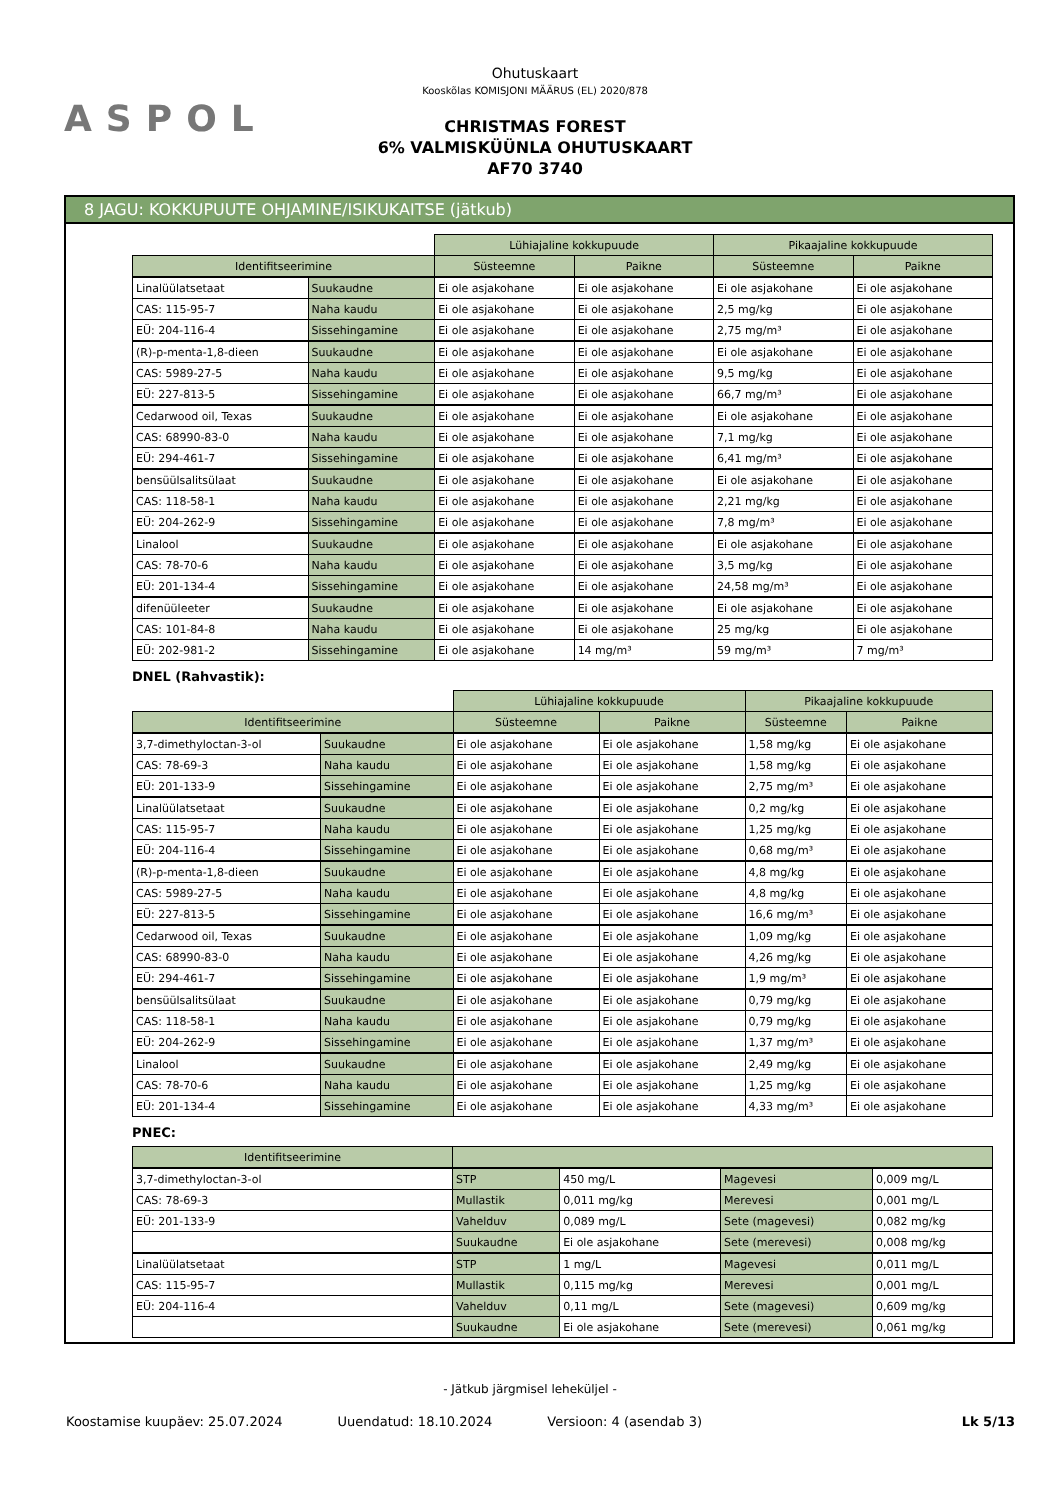ASPOL
Ohutuskaart
Kooskõlas KOMISJONI MÄÄRUS (EL) 2020/878
CHRISTMAS FOREST
6% VALMISKÜÜNLA OHUTUSKAART
AF70 3740
8 JAGU: KOKKUPUUTE OHJAMINE/ISIKUKAITSE (jätkub)
| | | Lühiajaline kokkupuude | | Pikaajaline kokkupuude | |
| Identifitseerimine | | Süsteemne | Paikne | Süsteemne | Paikne |
| Linalüülatsetaat | Suukaudne | Ei ole asjakohane | Ei ole asjakohane | Ei ole asjakohane | Ei ole asjakohane |
| CAS: 115-95-7 | Naha kaudu | Ei ole asjakohane | Ei ole asjakohane | 2,5 mg/kg | Ei ole asjakohane |
| EÜ: 204-116-4 | Sissehingamine | Ei ole asjakohane | Ei ole asjakohane | 2,75 mg/m³ | Ei ole asjakohane |
| (R)-p-menta-1,8-dieen | Suukaudne | Ei ole asjakohane | Ei ole asjakohane | Ei ole asjakohane | Ei ole asjakohane |
| CAS: 5989-27-5 | Naha kaudu | Ei ole asjakohane | Ei ole asjakohane | 9,5 mg/kg | Ei ole asjakohane |
| EÜ: 227-813-5 | Sissehingamine | Ei ole asjakohane | Ei ole asjakohane | 66,7 mg/m³ | Ei ole asjakohane |
| Cedarwood oil, Texas | Suukaudne | Ei ole asjakohane | Ei ole asjakohane | Ei ole asjakohane | Ei ole asjakohane |
| CAS: 68990-83-0 | Naha kaudu | Ei ole asjakohane | Ei ole asjakohane | 7,1 mg/kg | Ei ole asjakohane |
| EÜ: 294-461-7 | Sissehingamine | Ei ole asjakohane | Ei ole asjakohane | 6,41 mg/m³ | Ei ole asjakohane |
| bensüülsalitsülaat | Suukaudne | Ei ole asjakohane | Ei ole asjakohane | Ei ole asjakohane | Ei ole asjakohane |
| CAS: 118-58-1 | Naha kaudu | Ei ole asjakohane | Ei ole asjakohane | 2,21 mg/kg | Ei ole asjakohane |
| EÜ: 204-262-9 | Sissehingamine | Ei ole asjakohane | Ei ole asjakohane | 7,8 mg/m³ | Ei ole asjakohane |
| Linalool | Suukaudne | Ei ole asjakohane | Ei ole asjakohane | Ei ole asjakohane | Ei ole asjakohane |
| CAS: 78-70-6 | Naha kaudu | Ei ole asjakohane | Ei ole asjakohane | 3,5 mg/kg | Ei ole asjakohane |
| EÜ: 201-134-4 | Sissehingamine | Ei ole asjakohane | Ei ole asjakohane | 24,58 mg/m³ | Ei ole asjakohane |
| difenüüleeter | Suukaudne | Ei ole asjakohane | Ei ole asjakohane | Ei ole asjakohane | Ei ole asjakohane |
| CAS: 101-84-8 | Naha kaudu | Ei ole asjakohane | Ei ole asjakohane | 25 mg/kg | Ei ole asjakohane |
| EÜ: 202-981-2 | Sissehingamine | Ei ole asjakohane | 14 mg/m³ | 59 mg/m³ | 7 mg/m³ |
DNEL (Rahvastik):
| | | Lühiajaline kokkupuude | | Pikaajaline kokkupuude | |
| Identifitseerimine | | Süsteemne | Paikne | Süsteemne | Paikne |
| 3,7-dimethyloctan-3-ol | Suukaudne | Ei ole asjakohane | Ei ole asjakohane | 1,58 mg/kg | Ei ole asjakohane |
| CAS: 78-69-3 | Naha kaudu | Ei ole asjakohane | Ei ole asjakohane | 1,58 mg/kg | Ei ole asjakohane |
| EÜ: 201-133-9 | Sissehingamine | Ei ole asjakohane | Ei ole asjakohane | 2,75 mg/m³ | Ei ole asjakohane |
| Linalüülatsetaat | Suukaudne | Ei ole asjakohane | Ei ole asjakohane | 0,2 mg/kg | Ei ole asjakohane |
| CAS: 115-95-7 | Naha kaudu | Ei ole asjakohane | Ei ole asjakohane | 1,25 mg/kg | Ei ole asjakohane |
| EÜ: 204-116-4 | Sissehingamine | Ei ole asjakohane | Ei ole asjakohane | 0,68 mg/m³ | Ei ole asjakohane |
| (R)-p-menta-1,8-dieen | Suukaudne | Ei ole asjakohane | Ei ole asjakohane | 4,8 mg/kg | Ei ole asjakohane |
| CAS: 5989-27-5 | Naha kaudu | Ei ole asjakohane | Ei ole asjakohane | 4,8 mg/kg | Ei ole asjakohane |
| EÜ: 227-813-5 | Sissehingamine | Ei ole asjakohane | Ei ole asjakohane | 16,6 mg/m³ | Ei ole asjakohane |
| Cedarwood oil, Texas | Suukaudne | Ei ole asjakohane | Ei ole asjakohane | 1,09 mg/kg | Ei ole asjakohane |
| CAS: 68990-83-0 | Naha kaudu | Ei ole asjakohane | Ei ole asjakohane | 4,26 mg/kg | Ei ole asjakohane |
| EÜ: 294-461-7 | Sissehingamine | Ei ole asjakohane | Ei ole asjakohane | 1,9 mg/m³ | Ei ole asjakohane |
| bensüülsalitsülaat | Suukaudne | Ei ole asjakohane | Ei ole asjakohane | 0,79 mg/kg | Ei ole asjakohane |
| CAS: 118-58-1 | Naha kaudu | Ei ole asjakohane | Ei ole asjakohane | 0,79 mg/kg | Ei ole asjakohane |
| EÜ: 204-262-9 | Sissehingamine | Ei ole asjakohane | Ei ole asjakohane | 1,37 mg/m³ | Ei ole asjakohane |
| Linalool | Suukaudne | Ei ole asjakohane | Ei ole asjakohane | 2,49 mg/kg | Ei ole asjakohane |
| CAS: 78-70-6 | Naha kaudu | Ei ole asjakohane | Ei ole asjakohane | 1,25 mg/kg | Ei ole asjakohane |
| EÜ: 201-134-4 | Sissehingamine | Ei ole asjakohane | Ei ole asjakohane | 4,33 mg/m³ | Ei ole asjakohane |
PNEC:
| Identifitseerimine | | | | |
| --- | --- | --- | --- | --- |
| 3,7-dimethyloctan-3-ol | STP | 450 mg/L | Magevesi | 0,009 mg/L |
| CAS: 78-69-3 | Mullastik | 0,011 mg/kg | Merevesi | 0,001 mg/L |
| EÜ: 201-133-9 | Vahelduv | 0,089 mg/L | Sete (magevesi) | 0,082 mg/kg |
| | Suukaudne | Ei ole asjakohane | Sete (merevesi) | 0,008 mg/kg |
| Linalüülatsetaat | STP | 1 mg/L | Magevesi | 0,011 mg/L |
| CAS: 115-95-7 | Mullastik | 0,115 mg/kg | Merevesi | 0,001 mg/L |
| EÜ: 204-116-4 | Vahelduv | 0,11 mg/L | Sete (magevesi) | 0,609 mg/kg |
| | Suukaudne | Ei ole asjakohane | Sete (merevesi) | 0,061 mg/kg |
- Jätkub järgmisel leheküljel -
Koostamise kuupäev: 25.07.2024 Uuendatud: 18.10.2024 Versioon: 4 (asendab 3) Lk 5/13